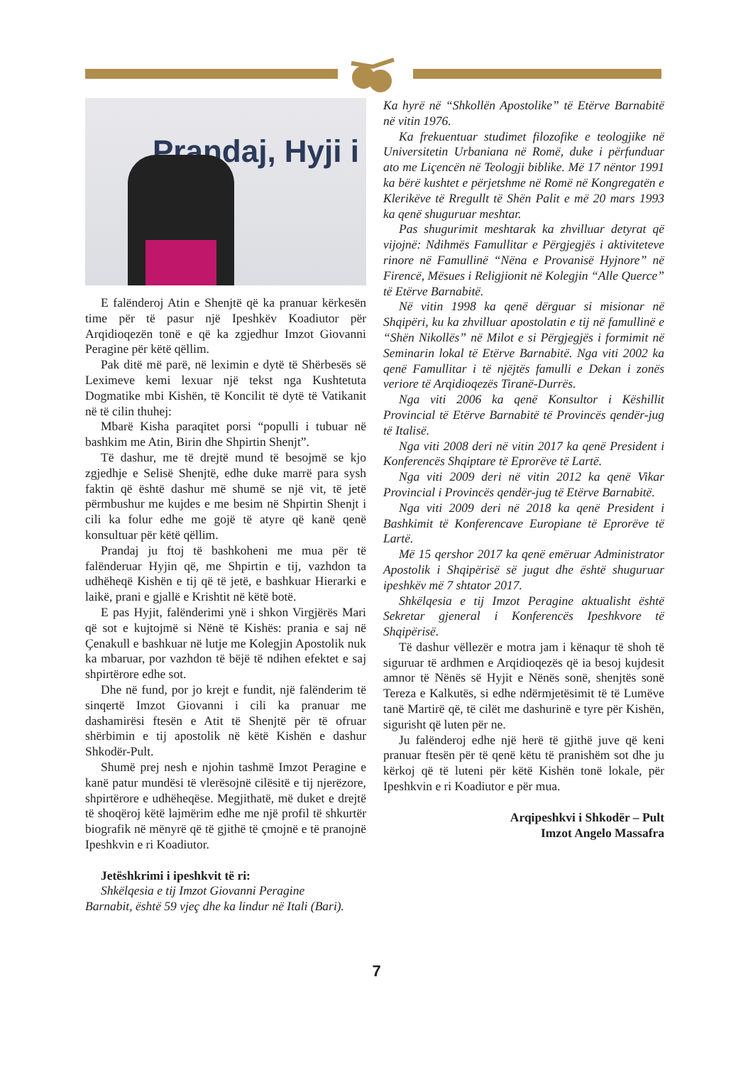Prandaj, Hyji i
E falënderoj Atin e Shenjtë që ka pranuar kërkesën time për të pasur një Ipeshkëv Koadiutor për Arqidioqezën tonë e që ka zgjedhur Imzot Giovanni Peragine për këtë qëllim.
Pak ditë më parë, në leximin e dytë të Shërbesës së Leximeve kemi lexuar një tekst nga Kushtetuta Dogmatike mbi Kishën, të Koncilit të dytë të Vatikanit në të cilin thuhej:
Mbarë Kisha paraqitet porsi “populli i tubuar në bashkim me Atin, Birin dhe Shpirtin Shenjt”.
Të dashur, me të drejtë mund të besojmë se kjo zgjedhje e Selisë Shenjtë, edhe duke marrë para sysh faktin që është dashur më shumë se një vit, të jetë përmbushur me kujdes e me besim në Shpirtin Shenjt i cili ka folur edhe me gojë të atyre që kanë qenë konsultuar për këtë qëllim.
Prandaj ju ftoj të bashkoheni me mua për të falënderuar Hyjin që, me Shpirtin e tij, vazhdon ta udhëheqë Kishën e tij që të jetë, e bashkuar Hierarki e laikë, prani e gjallë e Krishtit në këtë botë.
E pas Hyjit, falënderimi ynë i shkon Virgjërës Mari që sot e kujtojmë si Nënë të Kishës: prania e saj në Çenakull e bashkuar në lutje me Kolegjin Apostolik nuk ka mbaruar, por vazhdon të bëjë të ndihen efektet e saj shpirtërore edhe sot.
Dhe në fund, por jo krejt e fundit, një falënderim të sinqertë Imzot Giovanni i cili ka pranuar me dashamirësi ftesën e Atit të Shenjtë për të ofruar shërbimin e tij apostolik në këtë Kishën e dashur Shkodër-Pult.
Shumë prej nesh e njohin tashmë Imzot Peragine e kanë patur mundësi të vlerësojnë cilësitë e tij njerëzore, shpirtërore e udhëheqëse. Megjithatë, më duket e drejtë të shoqëroj këtë lajmërim edhe me një profil të shkurtër biografik në mënyrë që të gjithë të çmojnë e të pranojnë Ipeshkvin e ri Koadiutor.
Jetëshkrimi i ipeshkvit të ri:
Shkëlqesia e tij Imzot Giovanni Peragine
Barnabit, është 59 vjeç dhe ka lindur në Itali (Bari).
Ka hyrë në “Shkollën Apostolike” të Etërve Barnabitë në vitin 1976.
Ka frekuentuar studimet filozofike e teologjike në Universitetin Urbaniana në Romë, duke i përfunduar ato me Liçencën në Teologji biblike. Më 17 nëntor 1991 ka bërë kushtet e përjetshme në Romë në Kongregatën e Klerikëve të Rregullt të Shën Palit e më 20 mars 1993 ka qenë shuguruar meshtar.
Pas shugurimit meshtarak ka zhvilluar detyrat që vijojnë: Ndihmës Famullitar e Përgjegjës i aktiviteteve rinore në Famullinë “Nëna e Provanisë Hyjnore” në Firencë, Mësues i Religjionit në Kolegjin “Alle Querce” të Etërve Barnabitë.
Në vitin 1998 ka qenë dërguar si misionar në Shqipëri, ku ka zhvilluar apostolatin e tij në famullinë e “Shën Nikollës” në Milot e si Përgjegjës i formimit në Seminarin lokal të Etërve Barnabitë. Nga viti 2002 ka qenë Famullitar i të njëjtës famulli e Dekan i zonës veriore të Arqidioqezës Tiranë-Durrës.
Nga viti 2006 ka qenë Konsultor i Këshillit Provincial të Etërve Barnabitë të Provincës qendër-jug të Italisë.
Nga viti 2008 deri në vitin 2017 ka qenë President i Konferencës Shqiptare të Eprorëve të Lartë.
Nga viti 2009 deri në vitin 2012 ka qenë Vikar Provincial i Provincës qendër-jug të Etërve Barnabitë.
Nga viti 2009 deri në 2018 ka qenë President i Bashkimit të Konferencave Europiane të Eprorëve të Lartë.
Më 15 qershor 2017 ka qenë emëruar Administrator Apostolik i Shqipërisë së jugut dhe është shuguruar ipeshkëv më 7 shtator 2017.
Shkëlqesia e tij Imzot Peragine aktualisht është Sekretar gjeneral i Konferencës Ipeshkvore të Shqipërisë.
Të dashur vëllezër e motra jam i kënaqur të shoh të siguruar të ardhmen e Arqidioqezës që ia besoj kujdesit amnor të Nënës së Hyjit e Nënës sonë, shenjtës sonë Tereza e Kalkutës, si edhe ndërmjetësimit të të Lumëve tanë Martirë që, të cilët me dashurinë e tyre për Kishën, sigurisht që luten për ne.
Ju falënderoj edhe një herë të gjithë juve që keni pranuar ftesën për të qenë këtu të pranishëm sot dhe ju kërkoj që të luteni për këtë Kishën tonë lokale, për Ipeshkvin e ri Koadiutor e për mua.
Arqipeshkvi i Shkodër – Pult
Imzot Angelo Massafra
7